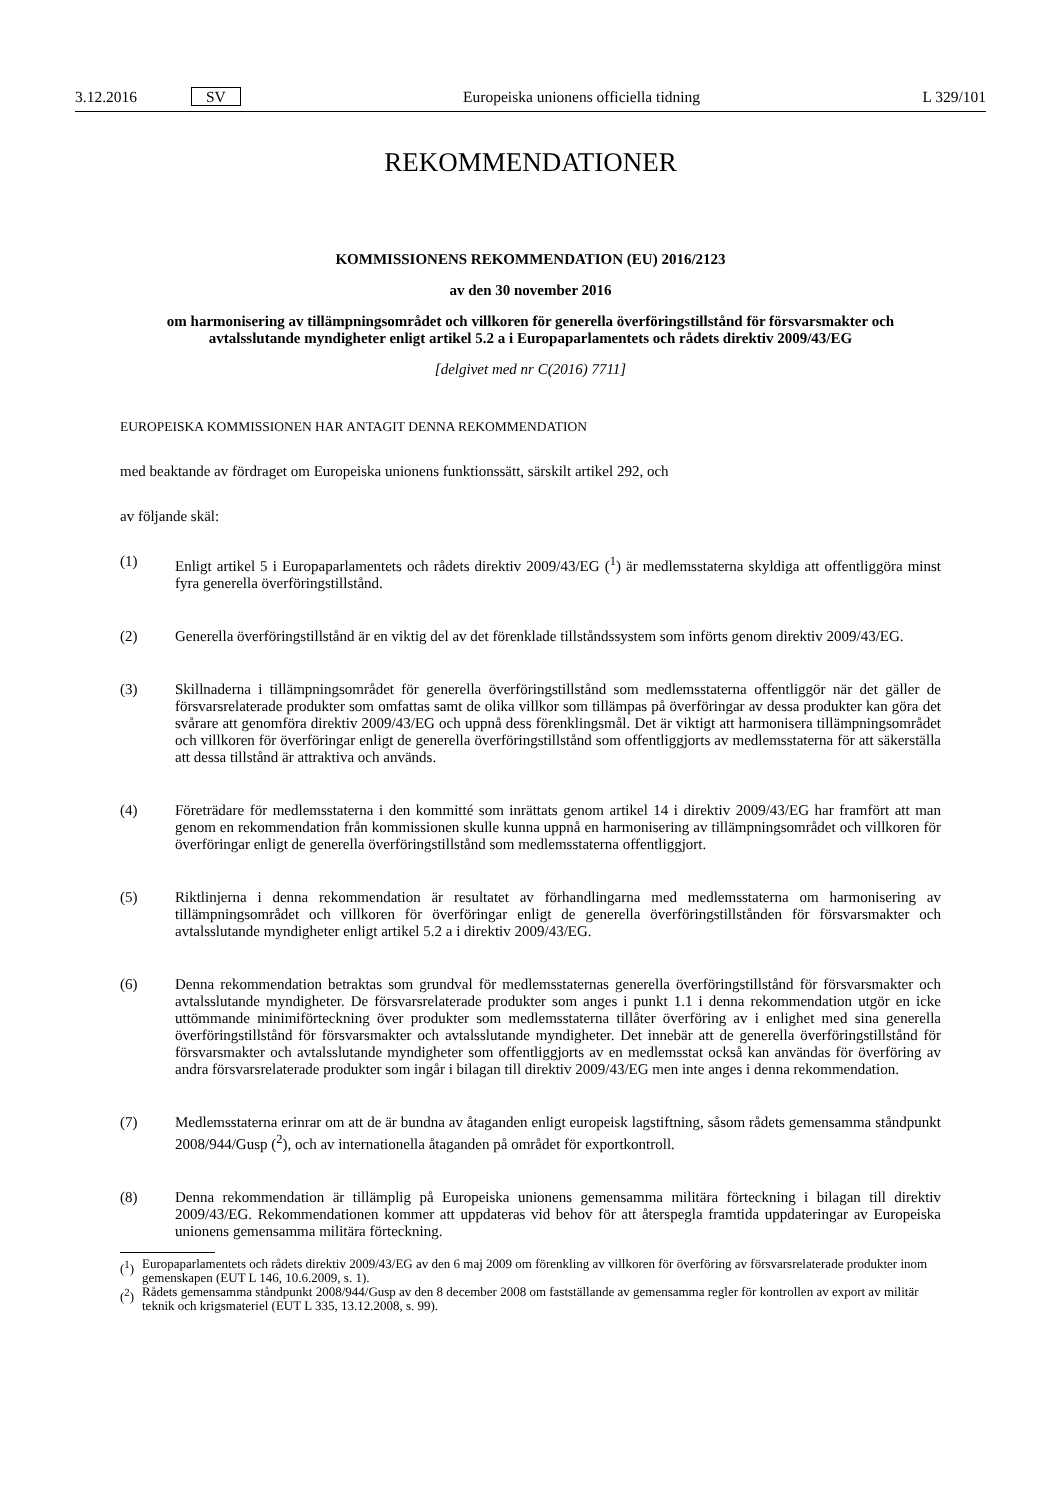3.12.2016 SV Europeiska unionens officiella tidning L 329/101
REKOMMENDATIONER
KOMMISSIONENS REKOMMENDATION (EU) 2016/2123
av den 30 november 2016
om harmonisering av tillämpningsområdet och villkoren för generella överföringstillstånd för försvarsmakter och avtalsslutande myndigheter enligt artikel 5.2 a i Europaparlamentets och rådets direktiv 2009/43/EG
[delgivet med nr C(2016) 7711]
EUROPEISKA KOMMISSIONEN HAR ANTAGIT DENNA REKOMMENDATION
med beaktande av fördraget om Europeiska unionens funktionssätt, särskilt artikel 292, och
av följande skäl:
(1) Enligt artikel 5 i Europaparlamentets och rådets direktiv 2009/43/EG (<sup>1</sup>) är medlemsstaterna skyldiga att offentliggöra minst fyra generella överföringstillstånd.
(2) Generella överföringstillstånd är en viktig del av det förenklade tillståndssystem som införts genom direktiv 2009/43/EG.
(3) Skillnaderna i tillämpningsområdet för generella överföringstillstånd som medlemsstaterna offentliggör när det gäller de försvarsrelaterade produkter som omfattas samt de olika villkor som tillämpas på överföringar av dessa produkter kan göra det svårare att genomföra direktiv 2009/43/EG och uppnå dess förenklingsmål. Det är viktigt att harmonisera tillämpningsområdet och villkoren för överföringar enligt de generella överföringstillstånd som offentliggjorts av medlemsstaterna för att säkerställa att dessa tillstånd är attraktiva och används.
(4) Företrädare för medlemsstaterna i den kommitté som inrättats genom artikel 14 i direktiv 2009/43/EG har framfört att man genom en rekommendation från kommissionen skulle kunna uppnå en harmonisering av tillämpningsområdet och villkoren för överföringar enligt de generella överföringstillstånd som medlemsstaterna offentliggjort.
(5) Riktlinjerna i denna rekommendation är resultatet av förhandlingarna med medlemsstaterna om harmonisering av tillämpningsområdet och villkoren för överföringar enligt de generella överföringstillstånden för försvarsmakter och avtalsslutande myndigheter enligt artikel 5.2 a i direktiv 2009/43/EG.
(6) Denna rekommendation betraktas som grundval för medlemsstaternas generella överföringstillstånd för försvarsmakter och avtalsslutande myndigheter. De försvarsrelaterade produkter som anges i punkt 1.1 i denna rekommendation utgör en icke uttömmande minimiförteckning över produkter som medlemsstaterna tillåter överföring av i enlighet med sina generella överföringstillstånd för försvarsmakter och avtalsslutande myndigheter. Det innebär att de generella överföringstillstånd för försvarsmakter och avtalsslutande myndigheter som offentliggjorts av en medlemsstat också kan användas för överföring av andra försvarsrelaterade produkter som ingår i bilagan till direktiv 2009/43/EG men inte anges i denna rekommendation.
(7) Medlemsstaterna erinrar om att de är bundna av åtaganden enligt europeisk lagstiftning, såsom rådets gemensamma ståndpunkt 2008/944/Gusp (<sup>2</sup>), och av internationella åtaganden på området för exportkontroll.
(8) Denna rekommendation är tillämplig på Europeiska unionens gemensamma militära förteckning i bilagan till direktiv 2009/43/EG. Rekommendationen kommer att uppdateras vid behov för att återspegla framtida uppdateringar av Europeiska unionens gemensamma militära förteckning.
(<sup>1</sup>) Europaparlamentets och rådets direktiv 2009/43/EG av den 6 maj 2009 om förenkling av villkoren för överföring av försvarsrelaterade produkter inom gemenskapen (EUT L 146, 10.6.2009, s. 1).
(<sup>2</sup>) Rådets gemensamma ståndpunkt 2008/944/Gusp av den 8 december 2008 om fastställande av gemensamma regler för kontrollen av export av militär teknik och krigsmateriel (EUT L 335, 13.12.2008, s. 99).